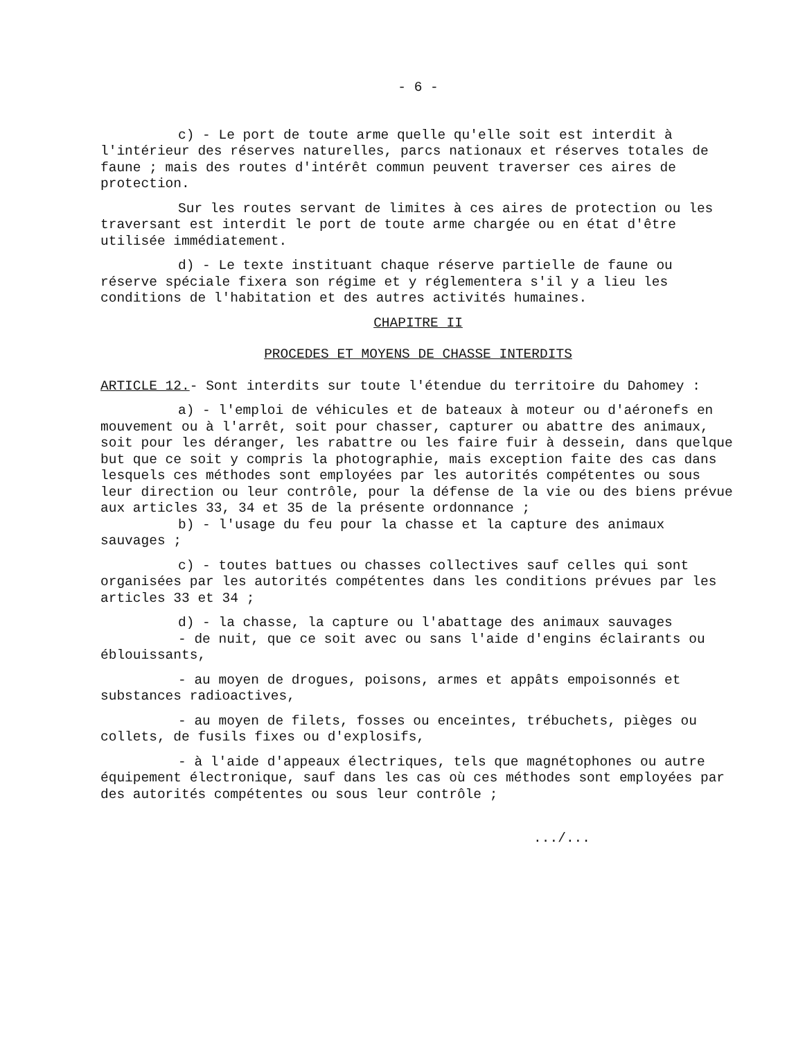- 6 -
c) - Le port de toute arme quelle qu'elle soit est interdit à l'intérieur des réserves naturelles, parcs nationaux et réserves totales de faune ; mais des routes d'intérêt commun peuvent traverser ces aires de protection.
Sur les routes servant de limites à ces aires de protection ou les traversant est interdit le port de toute arme chargée ou en état d'être utilisée immédiatement.
d) - Le texte instituant chaque réserve partielle de faune ou réserve spéciale fixera son régime et y réglementera s'il y a lieu les conditions de l'habitation et des autres activités humaines.
CHAPITRE II
PROCEDES ET MOYENS DE CHASSE INTERDITS
ARTICLE 12.- Sont interdits sur toute l'étendue du territoire du Dahomey :
a) - l'emploi de véhicules et de bateaux à moteur ou d'aéronefs en mouvement ou à l'arrêt, soit pour chasser, capturer ou abattre des animaux, soit pour les déranger, les rabattre ou les faire fuir à dessein, dans quelque but que ce soit y compris la photographie, mais exception faite des cas dans lesquels ces méthodes sont employées par les autorités compétentes ou sous leur direction ou leur contrôle, pour la défense de la vie ou des biens prévue aux articles 33, 34 et 35 de la présente ordonnance ;
b) - l'usage du feu pour la chasse et la capture des animaux sauvages ;
c) - toutes battues ou chasses collectives sauf celles qui sont organisées par les autorités compétentes dans les conditions prévues par les articles 33 et 34 ;
d) - la chasse, la capture ou l'abattage des animaux sauvages
- de nuit, que ce soit avec ou sans l'aide d'engins éclairants ou éblouissants,
- au moyen de drogues, poisons, armes et appâts empoisonnés et substances radioactives,
- au moyen de filets, fosses ou enceintes, trébuchets, pièges ou collets, de fusils fixes ou d'explosifs,
- à l'aide d'appeaux électriques, tels que magnétophones ou autre équipement électronique, sauf dans les cas où ces méthodes sont employées par des autorités compétentes ou sous leur contrôle ;
.../...